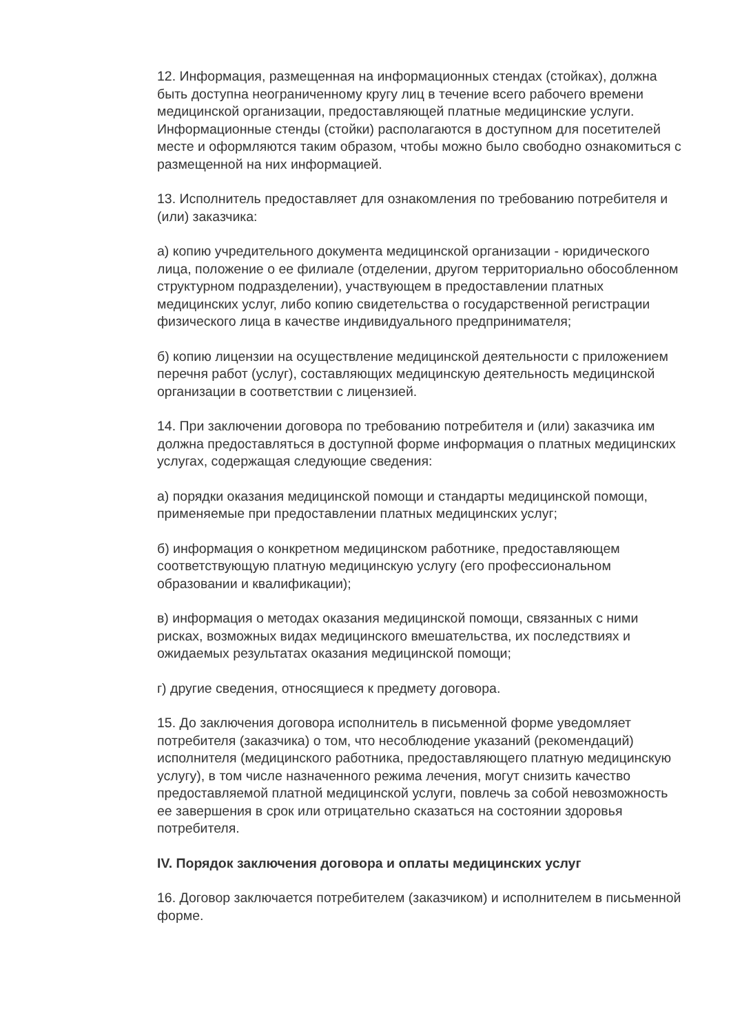12. Информация, размещенная на информационных стендах (стойках), должна быть доступна неограниченному кругу лиц в течение всего рабочего времени медицинской организации, предоставляющей платные медицинские услуги. Информационные стенды (стойки) располагаются в доступном для посетителей месте и оформляются таким образом, чтобы можно было свободно ознакомиться с размещенной на них информацией.
13. Исполнитель предоставляет для ознакомления по требованию потребителя и (или) заказчика:
а) копию учредительного документа медицинской организации - юридического лица, положение о ее филиале (отделении, другом территориально обособленном структурном подразделении), участвующем в предоставлении платных медицинских услуг, либо копию свидетельства о государственной регистрации физического лица в качестве индивидуального предпринимателя;
б) копию лицензии на осуществление медицинской деятельности с приложением перечня работ (услуг), составляющих медицинскую деятельность медицинской организации в соответствии с лицензией.
14. При заключении договора по требованию потребителя и (или) заказчика им должна предоставляться в доступной форме информация о платных медицинских услугах, содержащая следующие сведения:
а) порядки оказания медицинской помощи и стандарты медицинской помощи, применяемые при предоставлении платных медицинских услуг;
б) информация о конкретном медицинском работнике, предоставляющем соответствующую платную медицинскую услугу (его профессиональном образовании и квалификации);
в) информация о методах оказания медицинской помощи, связанных с ними рисках, возможных видах медицинского вмешательства, их последствиях и ожидаемых результатах оказания медицинской помощи;
г) другие сведения, относящиеся к предмету договора.
15. До заключения договора исполнитель в письменной форме уведомляет потребителя (заказчика) о том, что несоблюдение указаний (рекомендаций) исполнителя (медицинского работника, предоставляющего платную медицинскую услугу), в том числе назначенного режима лечения, могут снизить качество предоставляемой платной медицинской услуги, повлечь за собой невозможность ее завершения в срок или отрицательно сказаться на состоянии здоровья потребителя.
IV. Порядок заключения договора и оплаты медицинских услуг
16. Договор заключается потребителем (заказчиком) и исполнителем в письменной форме.